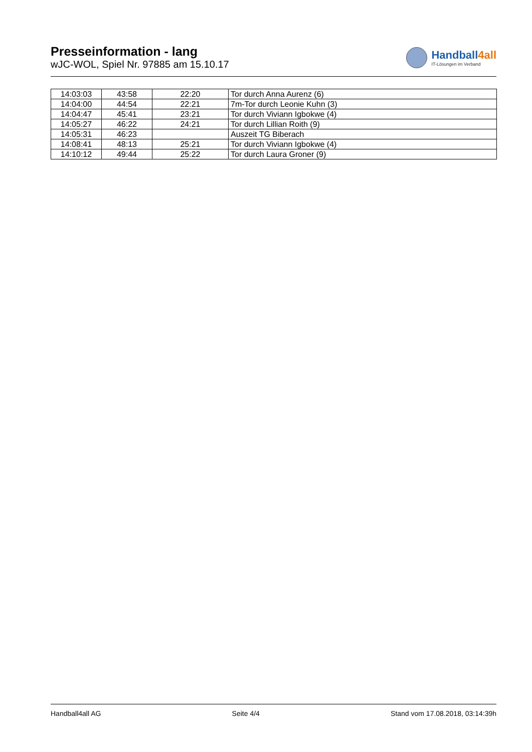Presseinformation - lang
wJC-WOL, Spiel Nr. 97885 am 15.10.17
Handball4all
IT-Lösungen im Verband
| 14:03:03 | 43:58 | 22:20 | Tor durch Anna Aurenz (6) |
| 14:04:00 | 44:54 | 22:21 | 7m-Tor durch Leonie Kuhn (3) |
| 14:04:47 | 45:41 | 23:21 | Tor durch Viviann Igbokwe (4) |
| 14:05:27 | 46:22 | 24:21 | Tor durch Lillian Roith (9) |
| 14:05:31 | 46:23 | | Auszeit TG Biberach |
| 14:08:41 | 48:13 | 25:21 | Tor durch Viviann Igbokwe (4) |
| 14:10:12 | 49:44 | 25:22 | Tor durch Laura Groner (9) |
Handball4all AG Seite 4/4 Stand vom 17.08.2018, 03:14:39h